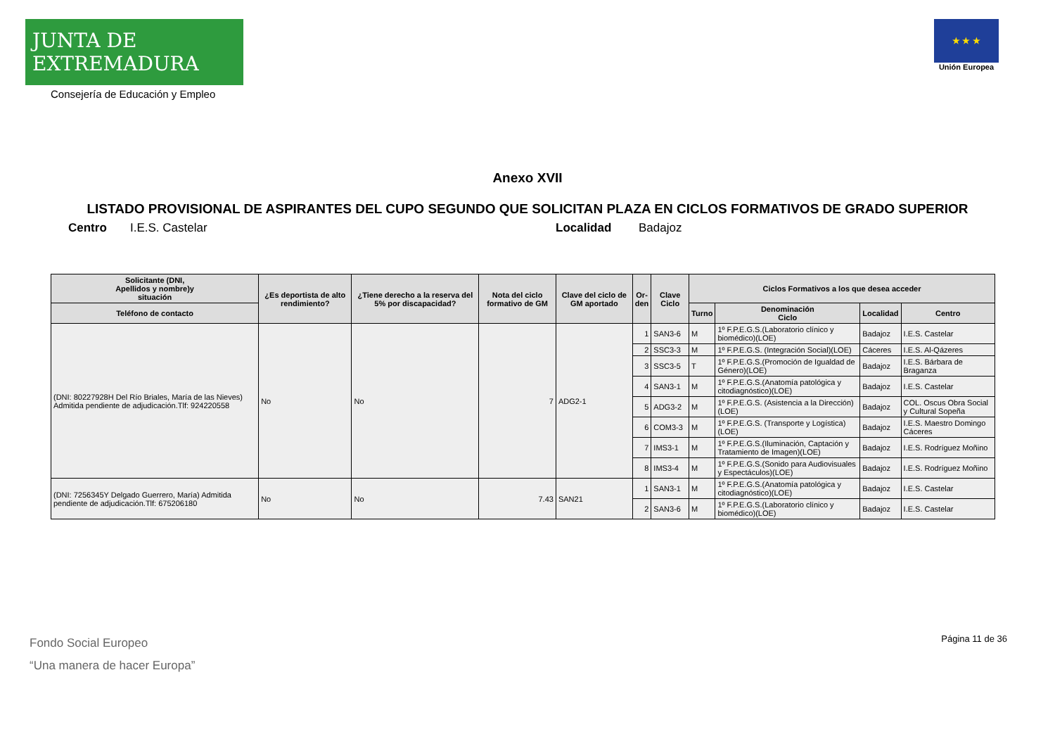JUNTA DE EXTREMADURA
Consejería de Educación y Empleo
★ ★ ★
Unión Europea
Anexo XVII
LISTADO PROVISIONAL DE ASPIRANTES DEL CUPO SEGUNDO QUE SOLICITAN PLAZA EN CICLOS FORMATIVOS DE GRADO SUPERIOR
Centro I.E.S. Castelar Localidad Badajoz
| Solicitante (DNI, Apellidos y nombre)y situación | ¿Es deportista de alto rendimiento? | ¿Tiene derecho a la reserva del 5% por discapacidad? | Nota del ciclo formativo de GM | Clave del ciclo de GM aportado | Or- den | Clave Ciclo | Ciclos Formativos a los que desea acceder | | | |
| --- | --- | --- | --- | --- | --- | --- | --- | --- | --- | --- |
| Teléfono de contacto | | | | | | | Turno | Denominación Ciclo | Localidad | Centro |
| (DNI: 80227928H Del Río Briales, María de las Nieves) Admitida pendiente de adjudicación.Tlf: 924220558 | No | No | 7 | ADG2-1 | 1 | SAN3-6 | M | 1º F.P.E.G.S.(Laboratorio clínico y biomédico)(LOE) | Badajoz | I.E.S. Castelar |
| | | | | | 2 | SSC3-3 | M | 1º F.P.E.G.S. (Integración Social)(LOE) | Cáceres | I.E.S. Al-Qázeres |
| | | | | | 3 | SSC3-5 | T | 1º F.P.E.G.S.(Promoción de Igualdad de Género)(LOE) | Badajoz | I.E.S. Bárbara de Braganza |
| | | | | | 4 | SAN3-1 | M | 1º F.P.E.G.S.(Anatomía patológica y citodiagnóstico)(LOE) | Badajoz | I.E.S. Castelar |
| | | | | | 5 | ADG3-2 | M | 1º F.P.E.G.S. (Asistencia a la Dirección)(LOE) | Badajoz | COL. Oscus Obra Social y Cultural Sopeña |
| | | | | | 6 | COM3-3 | M | 1º F.P.E.G.S. (Transporte y Logística)(LOE) | Badajoz | I.E.S. Maestro Domingo Cáceres |
| | | | | | 7 | IMS3-1 | M | 1º F.P.E.G.S.(Iluminación, Captación y Tratamiento de Imagen)(LOE) | Badajoz | I.E.S. Rodríguez Moñino |
| | | | | | 8 | IMS3-4 | M | 1º F.P.E.G.S.(Sonido para Audiovisuales y Espectáculos)(LOE) | Badajoz | I.E.S. Rodríguez Moñino |
| (DNI: 7256345Y Delgado Guerrero, María) Admitida pendiente de adjudicación.Tlf: 675206180 | No | No | 7.43 | SAN21 | 1 | SAN3-1 | M | 1º F.P.E.G.S.(Anatomía patológica y citodiagnóstico)(LOE) | Badajoz | I.E.S. Castelar |
| | | | | | 2 | SAN3-6 | M | 1º F.P.E.G.S.(Laboratorio clínico y biomédico)(LOE) | Badajoz | I.E.S. Castelar |
Página 11 de 36
Fondo Social Europeo
“Una manera de hacer Europa”